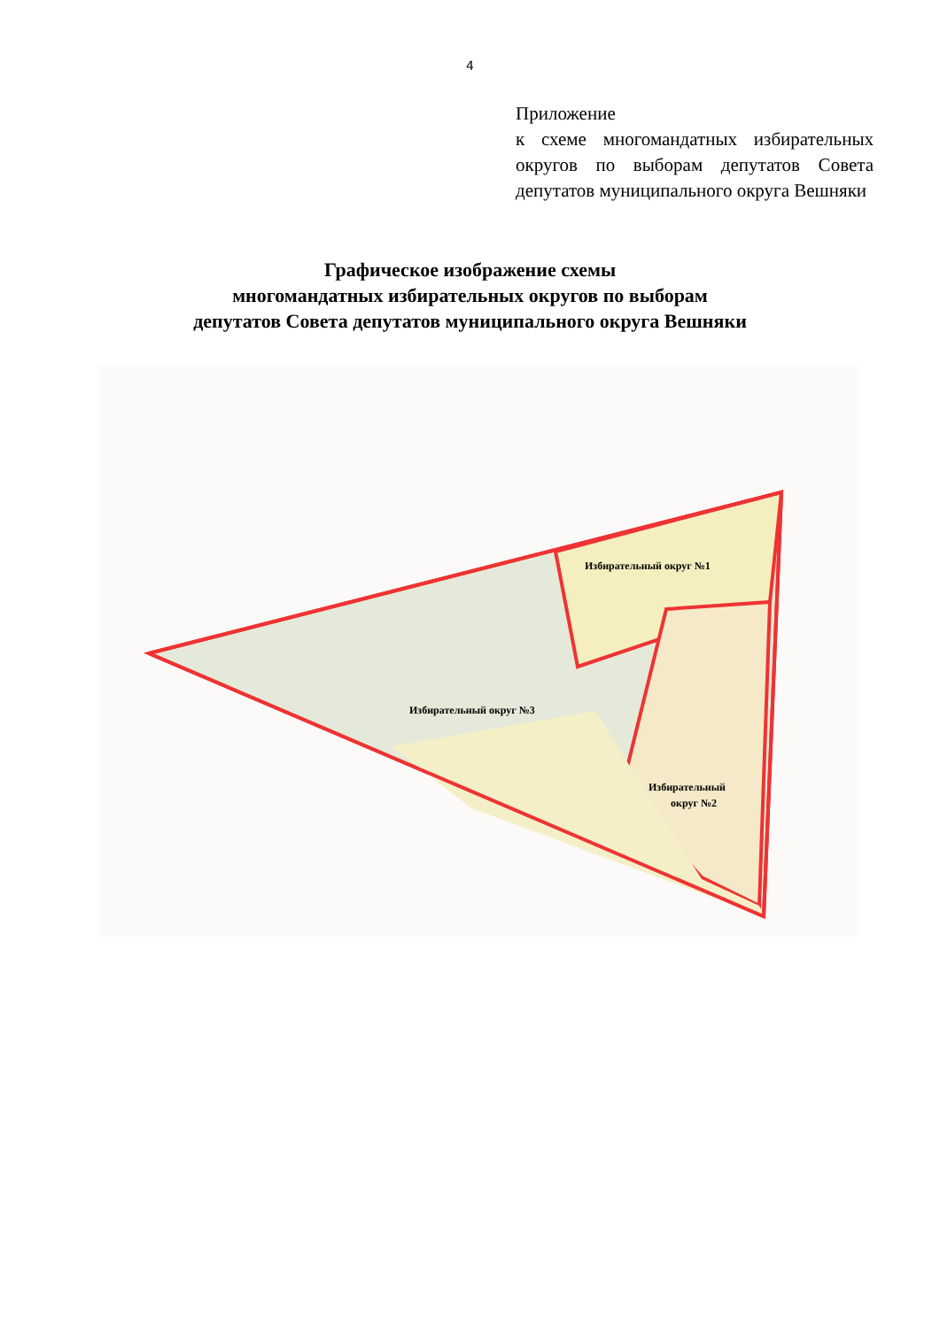4
Приложение
к схеме многомандатных избирательных округов по выборам депутатов Совета депутатов муниципального округа Вешняки
Графическое изображение схемы
многомандатных избирательных округов по выборам
депутатов Совета депутатов муниципального округа Вешняки
Избирательный округ №1
Избирательный округ №3
Избирательный
округ №2